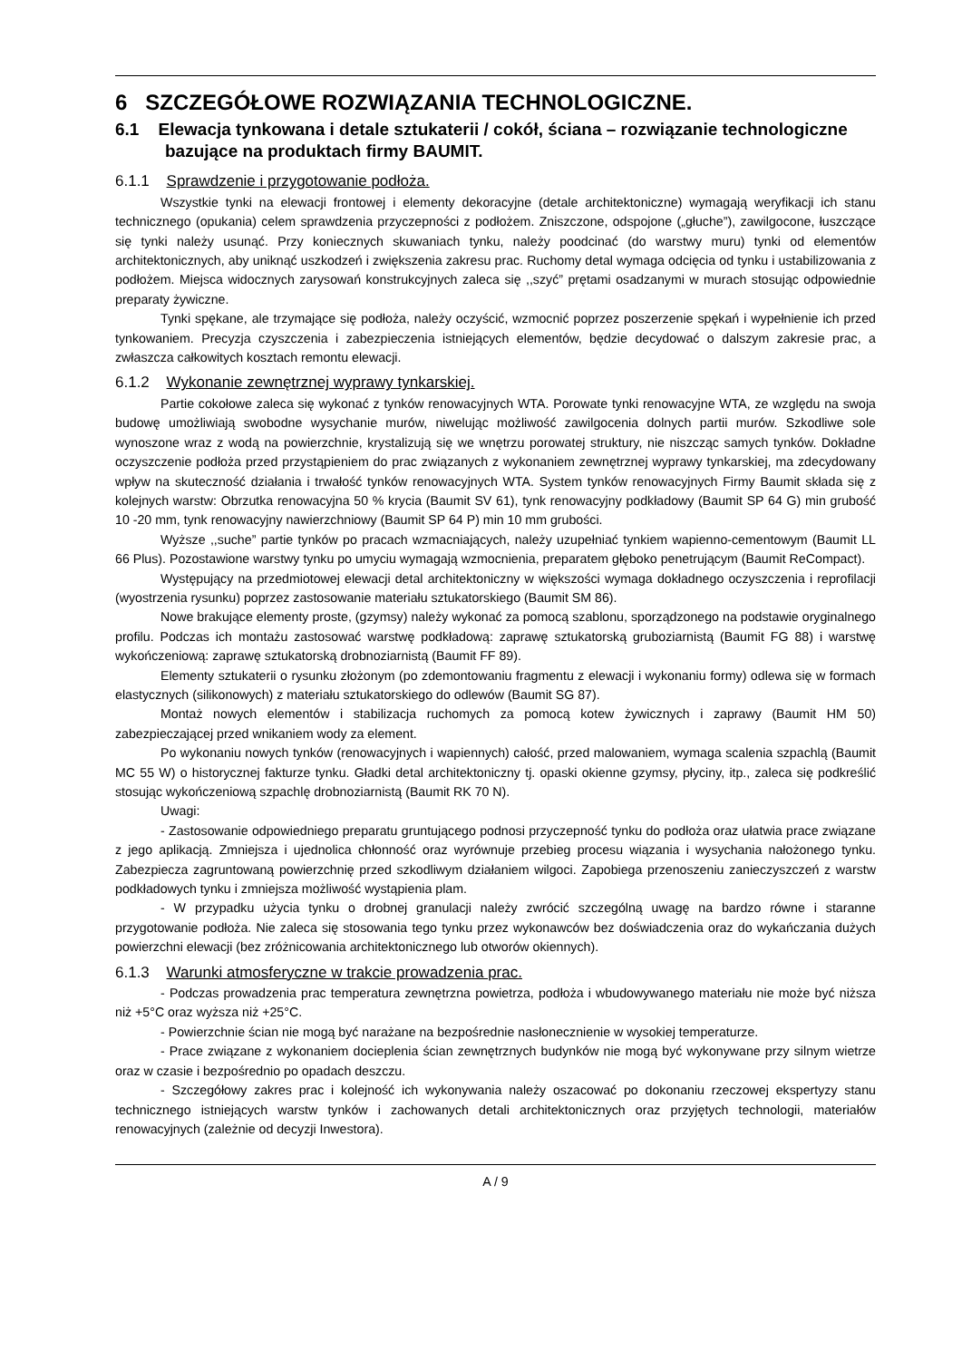6 SZCZEGÓŁOWE ROZWIĄZANIA TECHNOLOGICZNE.
6.1 Elewacja tynkowana i detale sztukaterii / cokół, ściana – rozwiązanie technologiczne bazujące na produktach firmy BAUMIT.
6.1.1 Sprawdzenie i przygotowanie podłoża.
Wszystkie tynki na elewacji frontowej i elementy dekoracyjne (detale architektoniczne) wymagają weryfikacji ich stanu technicznego (opukania) celem sprawdzenia przyczepności z podłożem. Zniszczone, odspojone („głuche”), zawilgocone, łuszczące się tynki należy usunąć. Przy koniecznych skuwaniach tynku, należy poodcinać (do warstwy muru) tynki od elementów architektonicznych, aby uniknąć uszkodzeń i zwiększenia zakresu prac. Ruchomy detal wymaga odcięcia od tynku i ustabilizowania z podłożem. Miejsca widocznych zarysowań konstrukcyjnych zaleca się ,,szyć” prętami osadzanymi w murach stosując odpowiednie preparaty żywiczne.
Tynki spękane, ale trzymające się podłoża, należy oczyścić, wzmocnić poprzez poszerzenie spękań i wypełnienie ich przed tynkowaniem. Precyzja czyszczenia i zabezpieczenia istniejących elementów, będzie decydować o dalszym zakresie prac, a zwłaszcza całkowitych kosztach remontu elewacji.
6.1.2 Wykonanie zewnętrznej wyprawy tynkarskiej.
Partie cokołowe zaleca się wykonać z tynków renowacyjnych WTA. Porowate tynki renowacyjne WTA, ze względu na swoja budowę umożliwiają swobodne wysychanie murów, niwelując możliwość zawilgocenia dolnych partii murów. Szkodliwe sole wynoszone wraz z wodą na powierzchnie, krystalizują się we wnętrzu porowatej struktury, nie niszcząc samych tynków. Dokładne oczyszczenie podłoża przed przystąpieniem do prac związanych z wykonaniem zewnętrznej wyprawy tynkarskiej, ma zdecydowany wpływ na skuteczność działania i trwałość tynków renowacyjnych WTA. System tynków renowacyjnych Firmy Baumit składa się z kolejnych warstw: Obrzutka renowacyjna 50 % krycia (Baumit SV 61), tynk renowacyjny podkładowy (Baumit SP 64 G) min grubość 10 -20 mm, tynk renowacyjny nawierzchniowy (Baumit SP 64 P) min 10 mm grubości.
Wyższe ,,suche” partie tynków po pracach wzmacniających, należy uzupełniać tynkiem wapienno-cementowym (Baumit LL 66 Plus). Pozostawione warstwy tynku po umyciu wymagają wzmocnienia, preparatem głęboko penetrującym (Baumit ReCompact).
Występujący na przedmiotowej elewacji detal architektoniczny w większości wymaga dokładnego oczyszczenia i reprofilacji (wyostrzenia rysunku) poprzez zastosowanie materiału sztukatorskiego (Baumit SM 86).
Nowe brakujące elementy proste, (gzymsy) należy wykonać za pomocą szablonu, sporządzonego na podstawie oryginalnego profilu. Podczas ich montażu zastosować warstwę podkładową: zaprawę sztukatorską gruboziarnistą (Baumit FG 88) i warstwę wykończeniową: zaprawę sztukatorską drobnoziarnistą (Baumit FF 89).
Elementy sztukaterii o rysunku złożonym (po zdemontowaniu fragmentu z elewacji i wykonaniu formy) odlewa się w formach elastycznych (silikonowych) z materiału sztukatorskiego do odlewów (Baumit SG 87).
Montaż nowych elementów i stabilizacja ruchomych za pomocą kotew żywicznych i zaprawy (Baumit HM 50) zabezpieczającej przed wnikaniem wody za element.
Po wykonaniu nowych tynków (renowacyjnych i wapiennych) całość, przed malowaniem, wymaga scalenia szpachlą (Baumit MC 55 W) o historycznej fakturze tynku. Gładki detal architektoniczny tj. opaski okienne gzymsy, płyciny, itp., zaleca się podkreślić stosując wykończeniową szpachlę drobnoziarnistą (Baumit RK 70 N).
Uwagi:
- Zastosowanie odpowiedniego preparatu gruntującego podnosi przyczepność tynku do podłoża oraz ułatwia prace związane z jego aplikacją. Zmniejsza i ujednolica chłonność oraz wyrównuje przebieg procesu wiązania i wysychania nałożonego tynku. Zabezpiecza zagruntowaną powierzchnię przed szkodliwym działaniem wilgoci. Zapobiega przenoszeniu zanieczyszczeń z warstw podkładowych tynku i zmniejsza możliwość wystąpienia plam.
- W przypadku użycia tynku o drobnej granulacji należy zwrócić szczególną uwagę na bardzo równe i staranne przygotowanie podłoża. Nie zaleca się stosowania tego tynku przez wykonawców bez doświadczenia oraz do wykańczania dużych powierzchni elewacji (bez zróżnicowania architektonicznego lub otworów okiennych).
6.1.3 Warunki atmosferyczne w trakcie prowadzenia prac.
- Podczas prowadzenia prac temperatura zewnętrzna powietrza, podłoża i wbudowywanego materiału nie może być niższa niż +5°C oraz wyższa niż +25°C.
- Powierzchnie ścian nie mogą być narażane na bezpośrednie nasłonecznienie w wysokiej temperaturze.
- Prace związane z wykonaniem docieplenia ścian zewnętrznych budynków nie mogą być wykonywane przy silnym wietrze oraz w czasie i bezpośrednio po opadach deszczu.
- Szczegółowy zakres prac i kolejność ich wykonywania należy oszacować po dokonaniu rzeczowej ekspertyzy stanu technicznego istniejących warstw tynków i zachowanych detali architektonicznych oraz przyjętych technologii, materiałów renowacyjnych (zależnie od decyzji Inwestora).
A / 9